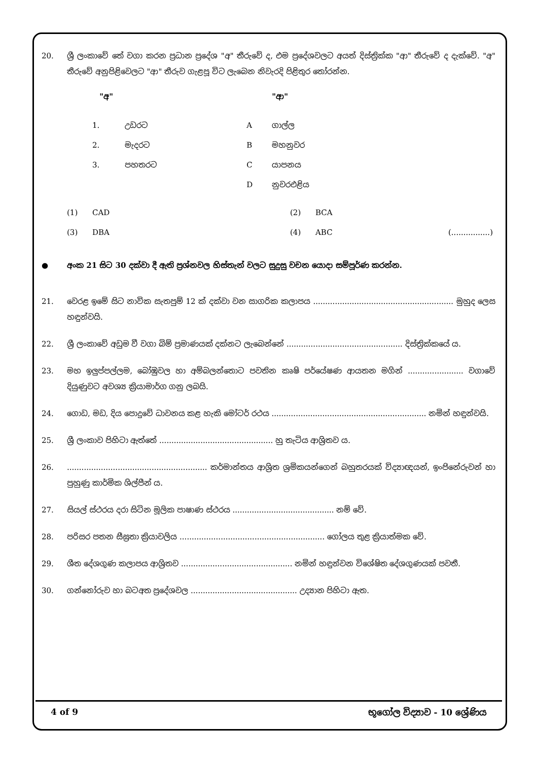20. ශ්‍රී ලංකාවේ තේ වගා කරන ප්‍රධාන ප්‍රදේශ "අ" තීරුවේ ද, එම ප්‍රදේශවලට අයත් දිස්ත්‍රික්ක "ආ" තීරුවේ ද දැක්වේ. "අ" තීරුවේ අනුපිළිවෙලට "ආ" තීරුව ගැළපූ විට ලැබෙන නිවැරදි පිළිතුර තෝරන්න.
| | "අ" | | "ආ" |
| 1. | උඩරට | A | ගාල්ල |
| 2. | මැදරට | B | මහනුවර |
| 3. | පහතරට | C | යාපනය |
| | | D | නුවරඑළිය |
| (1) | CAD | (2) | BCA | |
| (3) | DBA | (4) | ABC | (................) |
● අංක 21 සිට 30 දක්වා දී ඇති ප්‍රශ්නවල හිස්තැන් වලට සුදුසු වචන යොදා සම්පූර්ණ කරන්න.
21. වෙරළ ඉමේ සිට නාවික සැතපුම් 12 ක් දක්වා වන සාගරික කලාපය .......................................................... මුහුද ලෙස හඳුන්වයි.
22. ශ්‍රී ලංකාවේ අඩුම වී වගා බිම් ප්‍රමාණයක් දක්නට ලැබෙන්නේ ................................................ දිස්ත්‍රික්කයේ ය.
23. මහ ඉලුප්පල්ලම, බෝඹුවල හා අම්බලන්තොට පවතින කෘෂි පර්යේෂණ ආයතන මගින් ....................... වගාවේ දියුණුවට අවශ්‍ය ක්‍රියාමාර්ග ගනු ලබයි.
24. ගොඩ, මඩ, දිය පොදුවේ ධාවනය කළ හැකි මෝටර් රථය ................................................................ නමින් හඳුන්වයි.
25. ශ්‍රී ලංකාව පිහිටා ඇත්තේ ............................................... හු තැටිය ආශ්‍රිතව ය.
26. .......................................................... කර්මාන්තය ආශ්‍රිත ශ්‍රමිකයන්ගෙන් බහුතරයක් විද්‍යාඥයන්, ඉංජිනේරුවන් හා පුහුණු කාර්මික ශිල්පීන් ය.
27. සියල් ස්ථරය දරා සිටින මූලික පාෂාණ ස්ථරය .......................................... නම් වේ.
28. පරිසර පතන සීඝ්‍රතා ක්‍රියාවලිය ............................................................ ගෝලය තුළ ක්‍රියාත්මක වේ.
29. ශීත දේශගුණ කලාපය ආශ්‍රිතව .............................................. නමින් හඳුන්වන විශේෂිත දේශගුණයක් පවතී.
30. ගන්නෝරුව හා බටඅත ප්‍රදේශවල ............................................ උද්‍යාන පිහිටා ඇත.
4 of 9 භූගෝල විද්‍යාව - 10 ශ්‍රේණිය